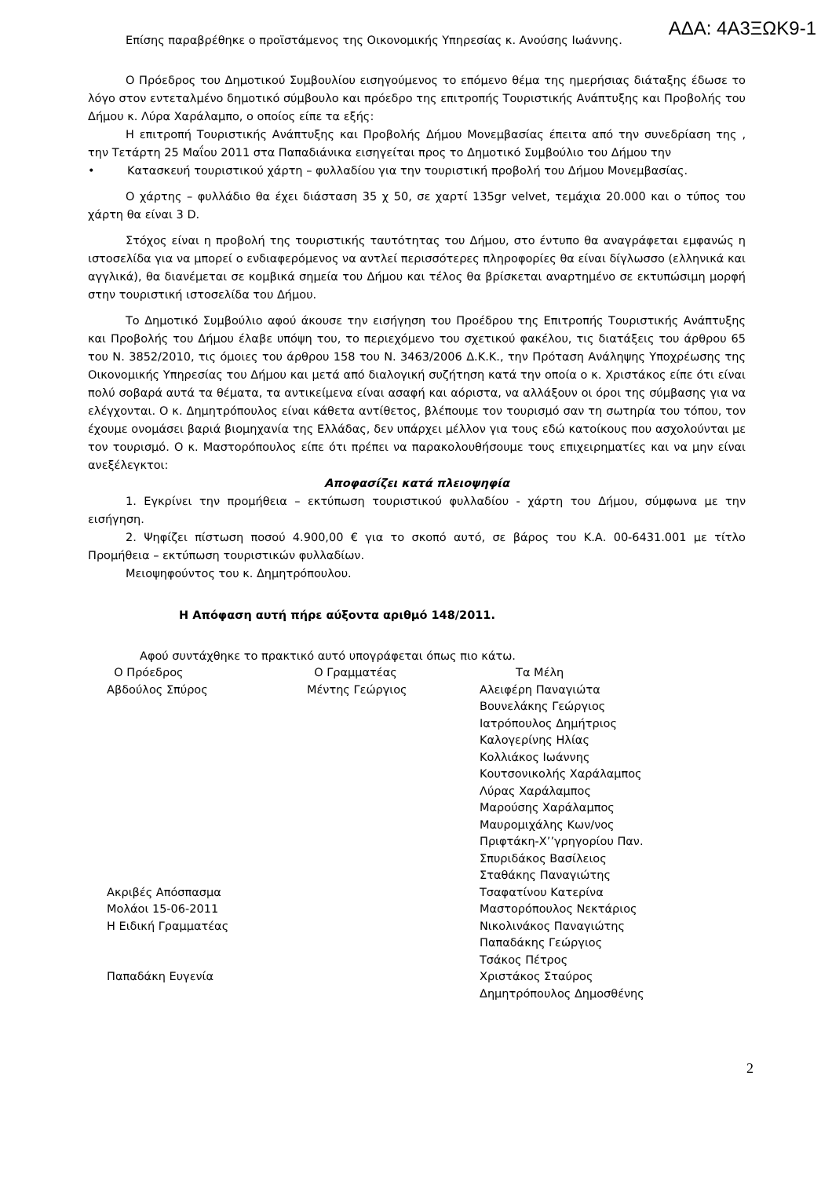ΑΔΑ: 4Α3ΞΩΚ9-1
Επίσης παραβρέθηκε ο προϊστάμενος της Οικονομικής Υπηρεσίας κ. Ανούσης Ιωάννης.
Ο Πρόεδρος του Δημοτικού Συμβουλίου εισηγούμενος το επόμενο θέμα της ημερήσιας διάταξης έδωσε το λόγο στον εντεταλμένο δημοτικό σύμβουλο και πρόεδρο της επιτροπής Τουριστικής Ανάπτυξης και Προβολής του Δήμου κ. Λύρα Χαράλαμπο, ο οποίος είπε τα εξής:
Η επιτροπή Τουριστικής Ανάπτυξης και Προβολής Δήμου Μονεμβασίας έπειτα από την συνεδρίαση της , την Τετάρτη 25 Μαΐου 2011 στα Παπαδιάνικα εισηγείται προς το Δημοτικό Συμβούλιο του Δήμου την
• Κατασκευή τουριστικού χάρτη – φυλλαδίου για την τουριστική προβολή του Δήμου Μονεμβασίας.
Ο χάρτης – φυλλάδιο θα έχει διάσταση 35 χ 50, σε χαρτί 135gr velvet, τεμάχια 20.000 και ο τύπος του χάρτη θα είναι 3 D.
Στόχος είναι η προβολή της τουριστικής ταυτότητας του Δήμου, στο έντυπο θα αναγράφεται εμφανώς η ιστοσελίδα για να μπορεί ο ενδιαφερόμενος να αντλεί περισσότερες πληροφορίες θα είναι δίγλωσσο (ελληνικά και αγγλικά), θα διανέμεται σε κομβικά σημεία του Δήμου και τέλος θα βρίσκεται αναρτημένο σε εκτυπώσιμη μορφή στην τουριστική ιστοσελίδα του Δήμου.
Το Δημοτικό Συμβούλιο αφού άκουσε την εισήγηση του Προέδρου της Επιτροπής Τουριστικής Ανάπτυξης και Προβολής του Δήμου έλαβε υπόψη του, το περιεχόμενο του σχετικού φακέλου, τις διατάξεις του άρθρου 65 του Ν. 3852/2010, τις όμοιες του άρθρου 158 του Ν. 3463/2006 Δ.Κ.Κ., την Πρόταση Ανάληψης Υποχρέωσης της Οικονομικής Υπηρεσίας του Δήμου και μετά από διαλογική συζήτηση κατά την οποία ο κ. Χριστάκος είπε ότι είναι πολύ σοβαρά αυτά τα θέματα, τα αντικείμενα είναι ασαφή και αόριστα, να αλλάξουν οι όροι της σύμβασης για να ελέγχονται. Ο κ. Δημητρόπουλος είναι κάθετα αντίθετος, βλέπουμε τον τουρισμό σαν τη σωτηρία του τόπου, τον έχουμε ονομάσει βαριά βιομηχανία της Ελλάδας, δεν υπάρχει μέλλον για τους εδώ κατοίκους που ασχολούνται με τον τουρισμό. Ο κ. Μαστορόπουλος είπε ότι πρέπει να παρακολουθήσουμε τους επιχειρηματίες και να μην είναι ανεξέλεγκτοι:
Αποφασίζει κατά πλειοψηφία
1. Εγκρίνει την προμήθεια – εκτύπωση τουριστικού φυλλαδίου - χάρτη του Δήμου, σύμφωνα με την εισήγηση.
2. Ψηφίζει πίστωση ποσού 4.900,00 € για το σκοπό αυτό, σε βάρος του Κ.Α. 00-6431.001 με τίτλο Προμήθεια – εκτύπωση τουριστικών φυλλαδίων.
Μειοψηφούντος του κ. Δημητρόπουλου.
Η Απόφαση αυτή πήρε αύξοντα αριθμό 148/2011.
Αφού συντάχθηκε το πρακτικό αυτό υπογράφεται όπως πιο κάτω.
Ο Πρόεδρος
Αβδούλος Σπύρος
Ακριβές Απόσπασμα
Μολάοι 15-06-2011
Η Ειδική Γραμματέας
Παπαδάκη Ευγενία
Ο Γραμματέας
Μέντης Γεώργιος
Τα Μέλη
Αλειφέρη Παναγιώτα
Βουνελάκης Γεώργιος
Ιατρόπουλος Δημήτριος
Καλογερίνης Ηλίας
Κολλιάκος Ιωάννης
Κουτσονικολής Χαράλαμπος
Λύρας Χαράλαμπος
Μαρούσης Χαράλαμπος
Μαυρομιχάλης Κων/νος
Πριφτάκη-Χ’’γρηγορίου Παν.
Σπυριδάκος Βασίλειος
Σταθάκης Παναγιώτης
Τσαφατίνου Κατερίνα
Μαστορόπουλος Νεκτάριος
Νικολινάκος Παναγιώτης
Παπαδάκης Γεώργιος
Τσάκος Πέτρος
Χριστάκος Σταύρος
Δημητρόπουλος Δημοσθένης
2